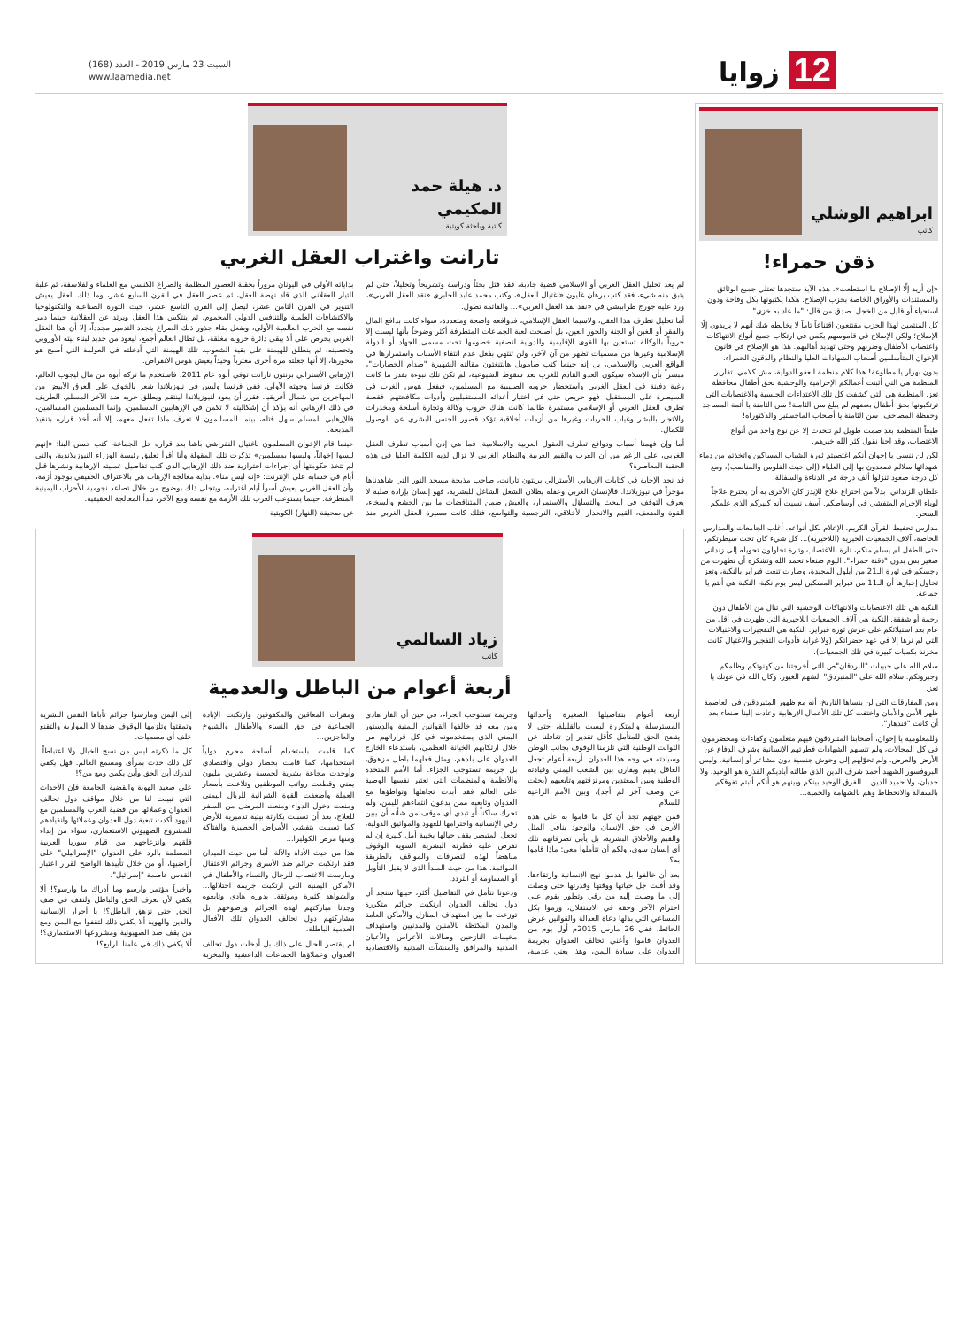12 زوايا
السبت 23 مارس 2019 - العدد (168)
www.laamedia.net
ابراهيم الوشلي
كاتب
ذقن حمراء!
«إن أريد إلّا الإصلاح ما استطعت». هذه الآية ستجدها تعتلي جميع الوثائق والمستندات والأوراق الخاصة بحزب الإصلاح. هكذا يكتبونها بكل وقاحة ودون استحياء أو قليل من الخجل. صدق من قال: "ما عاد به خزي".
كل المنتمين لهذا الحزب مقتنعون اقتناعاً تاماً لا يخالطه شك أنهم لا يريدون إلّا الإصلاح؛ ولكن الإصلاح في قاموسهم يكمن في ارتكاب جميع أنواع الانتهاكات واغتصاب الأطفال وضربهم وحتى تهديد أهاليهم. هذا هو الإصلاح في قانون الإخوان المتأسلمين أصحاب الشهادات العليا والنظام والذقون الحمراء.
بدون بهرار يا مطاوعة! هذا كلام منظمة العفو الدولية، مش كلامي. تقارير المنظمة هي التي أثبتت أعمالكم الإجرامية والوحشية بحق أطفال محافظة تعز. المنظمة هي التي كشفت كل تلك الاعتداءات الجنسية والاغتصابات التي ترتكبونها بحق أطفال بعضهم لم يبلغ سن الثامنة! سن الثامنة يا أئمة المساجد وحفظة المصاحف! سن الثامنة يا أصحاب الماجستير والدكتوراه!
طبعاً المنظمة بعد صمت طويل لم تتحدث إلا عن نوع واحد من أنواع الاغتصاب، وقد احنا نقول كثر الله خيرهم.
لكن لن ننسى يا إخوان أنكم اغتصبتم ثورة الشباب المساكين واتخذتم من دماء شهدائها سلالم تصعدون بها إلى العلياء (إلى حيث الفلوس والمناصب)، ومع كل درجة صعود تنزلوا ألف درجة في الدناءة والسفالة.
غلطان الزنداني: بدلاً من اختراع علاج للإيدز كان الأحرى به أن يخترع علاجاً لوباء الإجرام المتفشي في أوساطكم. آسف نسيت أنه كبيركم الذي علمكم السحر.
مدارس تحفيظ القرآن الكريم، الإعلام بكل أنواعه، أغلب الجامعات والمدارس الخاصة، آلاف الجمعيات الخيرية (اللاخيرية)... كل شيء كان تحت سيطرتكم، حتى الطفل لم يسلم منكم، تارة بالاغتصاب وتارة تحاولون تحويله إلى زنداني صغير بس بدون "ذقنة حمراء". اليوم صنعاء تحمد الله وتشكره أن تطهرت من رجسكم في ثورة الـ21 من أيلول المجيدة، وصارت تنعت فبراير بالنكبة، وتعز تحاول إخبارها أن الـ11 من فبراير المسكين ليس يوم نكبة، النكبة هي أنتم يا جماعة.
النكبة هي تلك الاغتصابات والانتهاكات الوحشية التي تنال من الأطفال دون رحمة أو شفقة. النكبة هي آلاف الجمعيات اللاخيرية التي ظهرت في أقل من عام بعد استيلائكم على عرش ثورة فبراير. النكبة هي التفجيرات والاغتيالات التي لم نرها إلا في عهد حضراتكم (ولا غرابة فأدوات التفجير والاغتيال كانت مخزنة بكميات كبيرة في تلك الجمعيات).
سلام الله على حبيبات "البردقان"ص التي أخرجتنا من كهنوتكم وظلمكم وجبروتكم. سلام الله على "المتبردق" الشهم الغيور. وكان الله في عونك يا تعز.
ومن المفارقات التي لن ينساها التاريخ، أنه مع ظهور المتبردقين في العاصمة ظهر الأمن والأمان واختفت كل تلك الأعمال الإرهابية وعادت إلينا صنعاء بعد أن كانت "قندهار".
وللمعلومية يا إخوان، أصحابنا المتبردقون فيهم متعلمون وكفاءات ومخضرمون في كل المجالات، ولم تنسهم الشهادات فطرتهم الإنسانية وشرف الدفاع عن الأرض والعرض، ولم تحوّلهم إلى وحوش جنسية دون مشاعر أو إنسانية، وليس البروفسور الشهيد أحمد شرف الدين الذي طالته أياديكم القذرة هو الوحيد، ولا جدبان، ولا حميد الدين... الفرق الوحيد بينكم وبينهم هو أنكم أثبتم تفوقكم بالسفالة والانحطاط وهم بالشهامة والحمية...
د. هيلة حمد المكيمي
كاتبة وباحثة كويتية
تارانت واغتراب العقل الغربي
لم يعد تحليل العقل العربي أو الإسلامي قضية جاذبة، فقد قتل بحثاً ودراسة وتشريحاً وتحليلاً، حتى لم يتبق منه شيء، فقد كتب برهان غليون «اغتيال العقل»، وكتب محمد عابد الجابري «نقد العقل العربي»، ورد عليه جورج طرابيشي في «نقد نقد العقل العربي»... والقائمة تطول.
أما تحليل تطرف هذا العقل، ولاسيما العقل الإسلامي، فدوافعه واضحة ومتعددة، سواء كانت بدافع المال والفقر أو الغبن أو الجنة والحور العين، بل أصبحت لعبة الجماعات المتطرفة أكثر وضوحاً بأنها ليست إلا حروباً بالوكالة تستعين بها القوى الإقليمية والدولية لتصفية خصومها تحت مسمى الجهاد أو الدولة الإسلامية وغيرها من مسميات تظهر من آن لآخر، ولن تنتهي بفعل عدم انتفاء الأسباب واستمرارها في الواقع العربي والإسلامي، بل إنه حينما كتب صامويل هانتنغتون مقالته الشهيرة "صدام الحضارات"، مبشراً بأن الإسلام سيكون العدو القادم للغرب بعد سقوط الشيوعية، لم تكن تلك نبوءة بقدر ما كانت رغبة دفينة في العقل الغربي واستحضار حروبه الصليبية مع المسلمين، فبفعل هوس الغرب في السيطرة على المستقبل، فهو حريص حتى في اختيار أعدائه المستقبليين وأدوات مكافحتهم، فقصة تطرف العقل العربي أو الإسلامي مستمرة طالما كانت هناك حروب وكالة وتجارة أسلحة ومخدرات والاتجار بالبشر وغياب الحريات وغيرها من أزمات أخلاقية تؤكد قصور الجنس البشري عن الوصول للكمال.
أما وإن فهمنا أسباب ودوافع تطرف العقول العربية والإسلامية، فما هي إذن أسباب تطرف العقل الغربي، على الرغم من أن الغرب والقيم الغربية والنظام الغربي لا تزال لديه الكلمة العليا في هذه الحقبة المعاصرة؟
قد نجد الإجابة في كتابات الإرهابي الأسترالي برنتون تارانت، صاحب مذبحة مسجد النور التي شاهدناها مؤخراً في نيوزيلاندا. فالإنسان الغربي وعقله يظلان الشغل الشاغل للبشرية، فهو إنسان بإرادة صلبة لا يعرف التوقف في البحث والتساؤل والاستمرار، والعيش ضمن المتناقضات ما بين الجشع والسخاء، القوة والضعف، القيم والانحدار الأخلاقي، النرجسية والتواضع، فتلك كانت مسيرة العقل الغربي منذ بداياته الأولى في اليونان مروراً بحقبة العصور المظلمة والصراع الكنسي مع العلماء والفلاسفة، ثم غلبة التيار العقلاني الذي قاد نهضة العقل، ثم عصر العقل في القرن السابع عشر، وما ذلك العقل يعيش التنوير في القرن الثامن عشر، ليصل إلى القرن التاسع عشر، حيث الثورة الصناعية والتكنولوجيا والاكتشافات العلمية والتنافس الدولي المحموم، ثم ينتكس هذا العقل ويرتد عن العقلانية حينما دمر نفسه مع الحرب العالمية الأولى، وبفعل بقاء جذور ذلك الصراع يتجدد التدمير مجدداً، إلا أن هذا العقل الغربي يحرص على ألا يبقى دائرة حروبه مغلقة، بل تطال العالم أجمع، ليعود من جديد لبناء بيته الأوروبي وتحصينه، ثم ينطلق للهيمنة على بقية الشعوب، تلك الهيمنة التي أدخلته في العولمة التي أصبح هو محورها، إلا أنها جعلته مرة أخرى مغترباً وحيداً يعيش هوس الانقراض.
الإرهابي الأسترالي برنتون تارانت توفي أبوه عام 2011، فاستخدم ما تركه أبوه من مال ليجوب العالم، فكانت فرنسا وجهته الأولى، ففي فرنسا وليس في نيوزيلاندا شعر بالخوف على العرق الأبيض من المهاجرين من شمال أفريقيا، فقرر أن يعود لنيوزيلاندا لينتقم ويطلق حربه ضد الآخر المسلم. الطريف في ذلك الإرهابي أنه يؤكد أن إشكاليته لا تكمن في الإرهابيين المسلمين، وإنما المسلمين المسالمين، فالإرهابي المسلم سهل قتله، بينما المسالمون لا تعرف ماذا تفعل معهم، إلا أنه أخذ قراره بتنفيذ المذبحة.
حينما قام الإخوان المسلمون باغتيال النقراشي باشا بعد قراره حل الجماعة، كتب حسن البنا: «إنهم ليسوا إخواناً، وليسوا بمسلمين» تذكرت تلك المقولة وأنا أقرأ تعليق رئيسة الوزراء النيوزيلاندية، والتي لم تتخذ حكومتها أي إجراءات احترازية ضد ذلك الإرهابي الذي كتب تفاصيل عمليته الإرهابية ونشرها قبل أيام في حسابه على الإنترنت: «إنه ليس منا». بداية معالجة الإرهاب هي بالاعتراف الحقيقي بوجود أزمة، وأن العقل الغربي يعيش أسوأ أيام اغترابه، ويتجلى ذلك بوضوح من خلال تصاعد نجومية الأحزاب اليمينية المتطرفة. حينما يستوعب الغرب تلك الأزمة مع نفسه ومع الآخر، تبدأ المعالجة الحقيقية.
عن صحيفة (النهار) الكويتية
زياد السالمي
كاتب
أربعة أعوام من الباطل والعدمية
أربعة أعوام بتفاصيلها الصغيرة وأحداثها المسترسلة والمتكررة ليست بالقليلة، حتى لا يتضح الحق للمتأمل كأقل تقدير إن تغافلنا عن الثوابت الوطنية التي تلزمنا الوقوف بجانب الوطن وسيادته في وجه هذا العدوان. أربعة أعوام تجعل العاقل يقيم ويقارن بين الشعب اليمني وقيادته الوطنية وبين المعتدين ومرتزقتهم وتابعيهم (بحثت عن وصف آخر لم أجد)، وبين الأمم الراعية للسلام.
فمن جهتهم تجد أن كل ما قاموا به على هذه الأرض في حق الإنسان والوجود ينافي المثل والقيم والأخلاق البشرية، بل يأبى تصرفاتهم تلك أي إنسان سوي، ولكم أن تتأملوا معي: ماذا قاموا به؟
بعد أن خالفوا بل هدموا نهج الإنسانية وارتقاءها، وقد أفنت جل حياتها ووقتها وقدرتها حتى وصلت إلى ما وصلت إليه من رقي وتطور يقوم على احترام الآخر وحقه في الاستقلال، ورموا بكل المساعي التي بذلها دعاة العدالة والقوانين عرض الحائط، ففي 26 مارس 2015م أول يوم من العدوان قاموا وأعني تحالف العدوان بجريمة العدوان على سيادة اليمن، وهذا يعني عدمية، وجريمة تستوجب الجزاء، في حين أن الفار هادي ومن معه قد خالفوا القوانين اليمنية والدستور اليمني الذي يستخدمونه في كل قراراتهم من خلال ارتكابهم الخيانة العظمى، باستدعاء الخارج للعدوان على بلدهم، ومثل فعلهما باطل مزهوق، بل جريمة تستوجب الجزاء. أما الأمم المتحدة والأنظمة والمنظمات التي تعتبر نفسها الوصية على العالم فقد أبدت تجاهلها وتواطؤها مع العدوان وتابعيه ممن يدعون انتماءهم لليمن، ولم تحرك ساكناً أو تبدي أي موقف من شأنه أن يبين رقي الإنسانية واحترامها للعهود والمواثيق الدولية، تجعل المتبصر يقف حيالها بخيبة أمل كبيرة إن لم تفرض عليه فطرته البشرية السوية الوقوف مناهضاً لهذه التصرفات والمواقف بالطريقة الموائمة. هذا من حيث المبدأ الذي لا يقبل التأويل أو المساومة أو التردد.
ودعونا نتأمل في التفاصيل أكثر، حينها سنجد أن دول تحالف العدوان ارتكبت جرائم متكررة توزعت ما بين استهداف المنازل والأماكن العامة والمدن المكتظة بالآمنين والمدنيين واستهداف مخيمات النازحين وصالات الأعراس والأعيان المدنية والمرافق والمنشآت المدنية والاقتصادية ومقرات المعاقين والمكفوفين وارتكبت الإبادة الجماعية في حق النساء والأطفال والشيوخ والعاجزين...
كما قامت باستخدام أسلحة محرم دولياً استخدامها، كما قامت بحصار دولي واقتصادي وأوجدت مجاعة بشرية لخمسة وعشرين مليون يمني وقطعت رواتب الموظفين وتلاعبت بأسعار العملة وأضعفت القوة الشرائية للريال اليمني ومنعت دخول الدواء ومنعت المرضى من السفر للعلاج، بعد أن تسببت بكارثة بيئية تدميرية للأرض كما تسببت بتفشي الأمراض الخطيرة والفتاكة ومنها مرض الكوليرا...
هذا من حيث الأداة والآلة، أما من حيث الميدان فقد ارتكبت جرائم ضد الأسرى وجرائم الاعتقال ومارست الاغتصاب للرجال والنساء والأطفال في الأماكن اليمنية التي ارتكبت جريمة احتلالها... والشواهد كثيرة وموثقة. بدوره هادي وتابعوه وجدنا مباركتهم لهذه الجرائم ورضوخهم بل مشاركتهم دول تحالف العدوان تلك الأفعال العدمية الباطلة.
لم يقتصر الحال على ذلك بل أدخلت دول تحالف العدوان وعملاؤها الجماعات الداعشية والمخربة إلى اليمن ومارسوا جرائم تأباها النفس البشرية وتمقتها وتلزمها الوقوف ضدها لا المواربة والتقنع خلف أي مسميات.
كل ما ذكرته ليس من نسج الخيال ولا اعتباطاً. كل ذلك حدث بمرأى ومسمع العالم. فهل يكفي لندرك أين الحق وأين يكمن ومع من؟!
على صعيد الهوية والقضية الجامعة فإن الأحداث التي تبينت لنا من خلال مواقف دول تحالف العدوان وعملائها من قضية العرب والمسلمين مع اليهود أكدت تبعية دول العدوان وعملائها وانقيادهم للمشروع الصهيوني الاستعماري، سواء من إبداء قلقهم وانزعاجهم من قيام سوريا العربية المسلمة بالرد على العدوان "الإسرائيلي" على أراضيها، أو من خلال تأييدها الواضح لقرار اعتبار القدس عاصمة "إسرائيل".
وأخيراً مؤتمر وارسو وما أدراك ما وارسو؟! ألا يكفي لأن نعرف الحق والباطل ولنقف في صف الحق حتى نزهق الباطل؟! يا أحرار الإنسانية والدين والهوية ألا يكفي ذلك لتقفوا مع اليمن ومع من يقف ضد الصهيونية ومشروعها الاستعماري؟! ألا يكفي ذلك في عامنا الرابع؟!